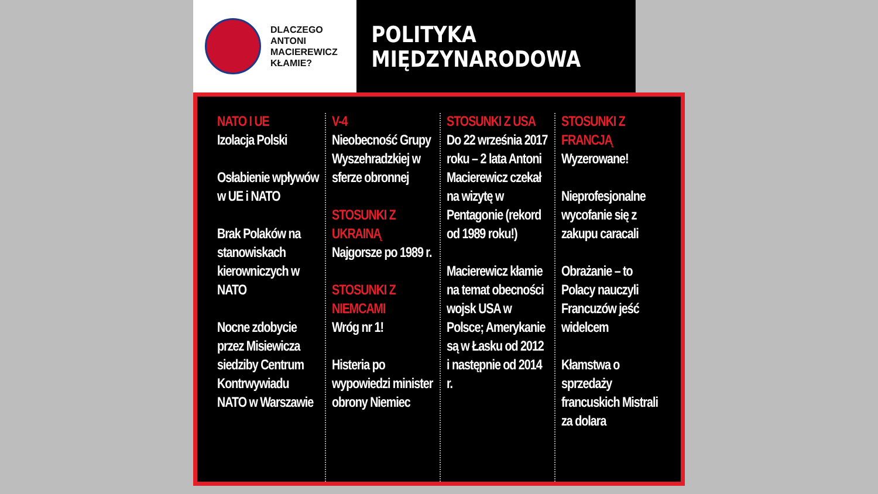DLACZEGO
ANTONI
MACIEREWICZ
KŁAMIE?
POLITYKA
MIĘDZYNARODOWA
NATO I UE
Izolacja Polski
Osłabienie wpływów w UE i NATO
Brak Polaków na stanowiskach kierowniczych w NATO
Nocne zdobycie przez Misiewicza siedziby Centrum Kontrwywiadu NATO w Warszawie
V-4
Nieobecność Grupy Wyszehradzkiej w sferze obronnej
STOSUNKI Z UKRAINĄ
Najgorsze po 1989 r.
STOSUNKI Z NIEMCAMI
Wróg nr 1!
Histeria po wypowiedzi minister obrony Niemiec
STOSUNKI Z USA
Do 22 września 2017 roku – 2 lata Antoni Macierewicz czekał na wizytę w Pentagonie (rekord od 1989 roku!)
Macierewicz kłamie na temat obecności wojsk USA w Polsce; Amerykanie są w Łasku od 2012 i następnie od 2014 r.
STOSUNKI Z FRANCJĄ
Wyzerowane!
Nieprofesjonalne wycofanie się z zakupu caracali
Obrażanie – to Polacy nauczyli Francuzów jeść widelcem
Kłamstwa o sprzedaży francuskich Mistrali za dolara